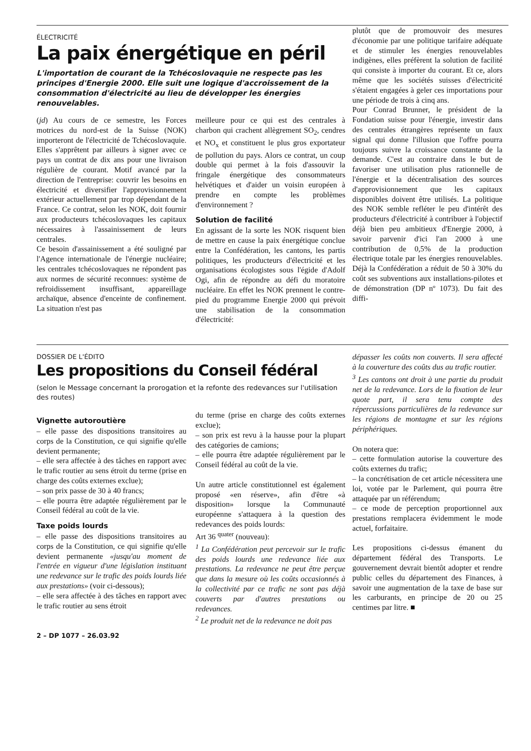ÉLECTRICITÉ
La paix énergétique en péril
L'importation de courant de la Tchécoslovaquie ne respecte pas les principes d'Energie 2000. Elle suit une logique d'accroissement de la consommation d'électricité au lieu de développer les énergies renouvelables.
(jd) Au cours de ce semestre, les Forces motrices du nord-est de la Suisse (NOK) importeront de l'électricité de Tchécoslovaquie. Elles s'apprêtent par ailleurs à signer avec ce pays un contrat de dix ans pour une livraison régulière de courant. Motif avancé par la direction de l'entreprise: couvrir les besoins en électricité et diversifier l'approvisionnement extérieur actuellement par trop dépendant de la France. Ce contrat, selon les NOK, doit fournir aux producteurs tchécoslovaques les capitaux nécessaires à l'assainissement de leurs centrales.
Ce besoin d'assainissement a été souligné par l'Agence internationale de l'énergie nucléaire; les centrales tchécoslovaques ne répondent pas aux normes de sécurité reconnues: système de refroidissement insuffisant, appareillage archaïque, absence d'enceinte de confinement. La situation n'est pas
meilleure pour ce qui est des centrales à charbon qui crachent allègrement SO<sub>2</sub>, cendres et NO<sub>x</sub> et constituent le plus gros exportateur de pollution du pays. Alors ce contrat, un coup double qui permet à la fois d'assouvir la fringale énergétique des consommateurs helvétiques et d'aider un voisin européen à prendre en compte les problèmes d'environnement ?
Solution de facilité
En agissant de la sorte les NOK risquent bien de mettre en cause la paix énergétique conclue entre la Confédération, les cantons, les partis politiques, les producteurs d'électricité et les organisations écologistes sous l'égide d'Adolf Ogi, afin de répondre au défi du moratoire nucléaire. En effet les NOK prennent le contre-pied du programme Energie 2000 qui prévoit une stabilisation de la consommation d'électricité:
plutôt que de promouvoir des mesures d'économie par une politique tarifaire adéquate et de stimuler les énergies renouvelables indigènes, elles préfèrent la solution de facilité qui consiste à importer du courant. Et ce, alors même que les sociétés suisses d'électricité s'étaient engagées à geler ces importations pour une période de trois à cinq ans.
Pour Conrad Brunner, le président de la Fondation suisse pour l'énergie, investir dans des centrales étrangères représente un faux signal qui donne l'illusion que l'offre pourra toujours suivre la croissance constante de la demande. C'est au contraire dans le but de favoriser une utilisation plus rationnelle de l'énergie et la décentralisation des sources d'approvisionnement que les capitaux disponibles doivent être utilisés. La politique des NOK semble refléter le peu d'intérêt des producteurs d'électricité à contribuer à l'objectif déjà bien peu ambitieux d'Energie 2000, à savoir parvenir d'ici l'an 2000 à une contribution de 0,5% de la production électrique totale par les énergies renouvelables. Déjà la Confédération a réduit de 50 à 30% du coût ses subventions aux installations-pilotes et de démonstration (DP nº 1073). Du fait des diffi-
DOSSIER DE L'ÉDITO
Les propositions du Conseil fédéral
(selon le Message concernant la prorogation et la refonte des redevances sur l'utilisation des routes)
Vignette autoroutière
– elle passe des dispositions transitoires au corps de la Constitution, ce qui signifie qu'elle devient permanente;
– elle sera affectée à des tâches en rapport avec le trafic routier au sens étroit du terme (prise en charge des coûts externes exclue);
– son prix passe de 30 à 40 francs;
– elle pourra être adaptée régulièrement par le Conseil fédéral au coût de la vie.
Taxe poids lourds
– elle passe des dispositions transitoires au corps de la Constitution, ce qui signifie qu'elle devient permanente «jusqu'au moment de l'entrée en vigueur d'une législation instituant une redevance sur le trafic des poids lourds liée aux prestations» (voir ci-dessous);
– elle sera affectée à des tâches en rapport avec le trafic routier au sens étroit
du terme (prise en charge des coûts externes exclue);
– son prix est revu à la hausse pour la plupart des catégories de camions;
– elle pourra être adaptée régulièrement par le Conseil fédéral au coût de la vie.
Un autre article constitutionnel est également proposé «en réserve», afin d'être «à disposition» lorsque la Communauté européenne s'attaquera à la question des redevances des poids lourds:
Art 36 <sup>quater</sup> (nouveau):
<sup>1</sup> La Confédération peut percevoir sur le trafic des poids lourds une redevance liée aux prestations. La redevance ne peut être perçue que dans la mesure où les coûts occasionnés à la collectivité par ce trafic ne sont pas déjà couverts par d'autres prestations ou redevances.
<sup>2</sup> Le produit net de la redevance ne doit pas
2 – DP 1077 – 26.03.92
dépasser les coûts non couverts. Il sera affecté à la couverture des coûts dus au trafic routier.
<sup>3</sup> Les cantons ont droit à une partie du produit net de la redevance. Lors de la fixation de leur quote part, il sera tenu compte des répercussions particulières de la redevance sur les régions de montagne et sur les régions périphériques.
On notera que:
– cette formulation autorise la couverture des coûts externes du trafic;
– la concrétisation de cet article nécessitera une loi, votée par le Parlement, qui pourra être attaquée par un référendum;
– ce mode de perception proportionnel aux prestations remplacera évidemment le mode actuel, forfaitaire.
Les propositions ci-dessus émanent du département fédéral des Transports. Le gouvernement devrait bientôt adopter et rendre public celles du département des Finances, à savoir une augmentation de la taxe de base sur les carburants, en principe de 20 ou 25 centimes par litre. ■